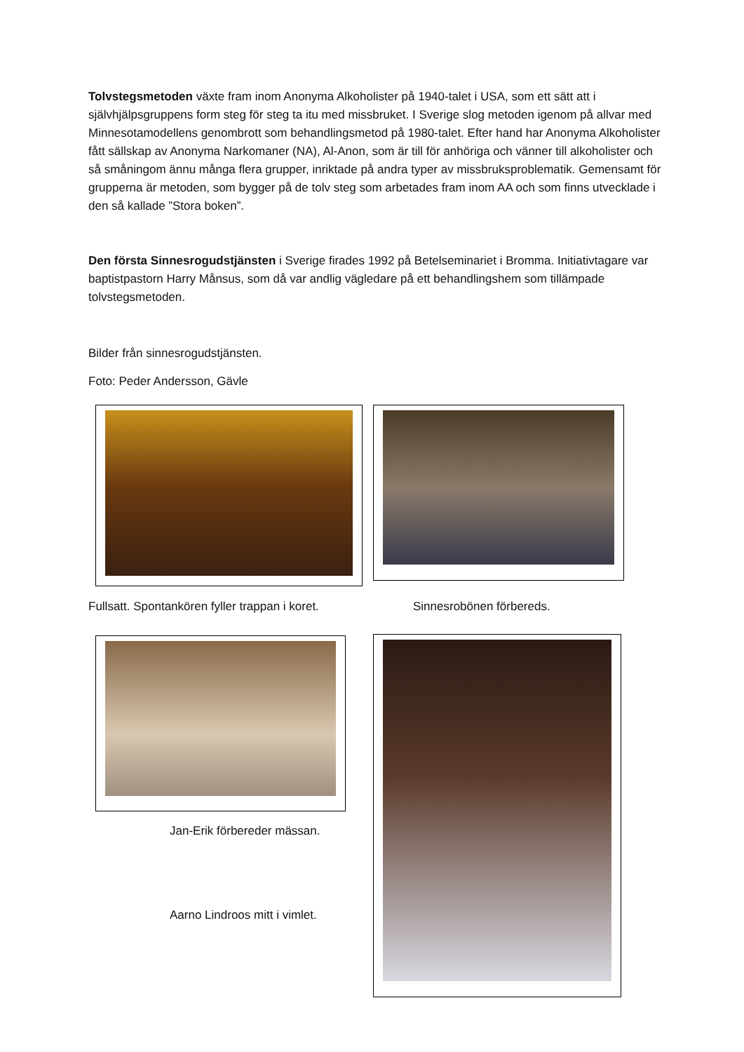Tolvstegsmetoden växte fram inom Anonyma Alkoholister på 1940-talet i USA, som ett sätt att i självhjälpsgruppens form steg för steg ta itu med missbruket. I Sverige slog metoden igenom på allvar med Minnesotamodellens genombrott som behandlingsmetod på 1980-talet. Efter hand har Anonyma Alkoholister fått sällskap av Anonyma Narkomaner (NA), Al-Anon, som är till för anhöriga och vänner till alkoholister och så småningom ännu många flera grupper, inriktade på andra typer av missbruksproblematik. Gemensamt för grupperna är metoden, som bygger på de tolv steg som arbetades fram inom AA och som finns utvecklade i den så kallade ”Stora boken”.
Den första Sinnesrogudstjänsten i Sverige firades 1992 på Betelseminariet i Bromma. Initiativtagare var baptistpastorn Harry Månsus, som då var andlig vägledare på ett behandlingshem som tillämpade tolvstegsmetoden.
Bilder från sinnesrogudstjänsten.
Foto: Peder Andersson, Gävle
Fullsatt. Spontankören fyller trappan i koret. Sinnesrobönen förbereds.
Jan-Erik förbereder mässan.
Aarno Lindroos mitt i vimlet.